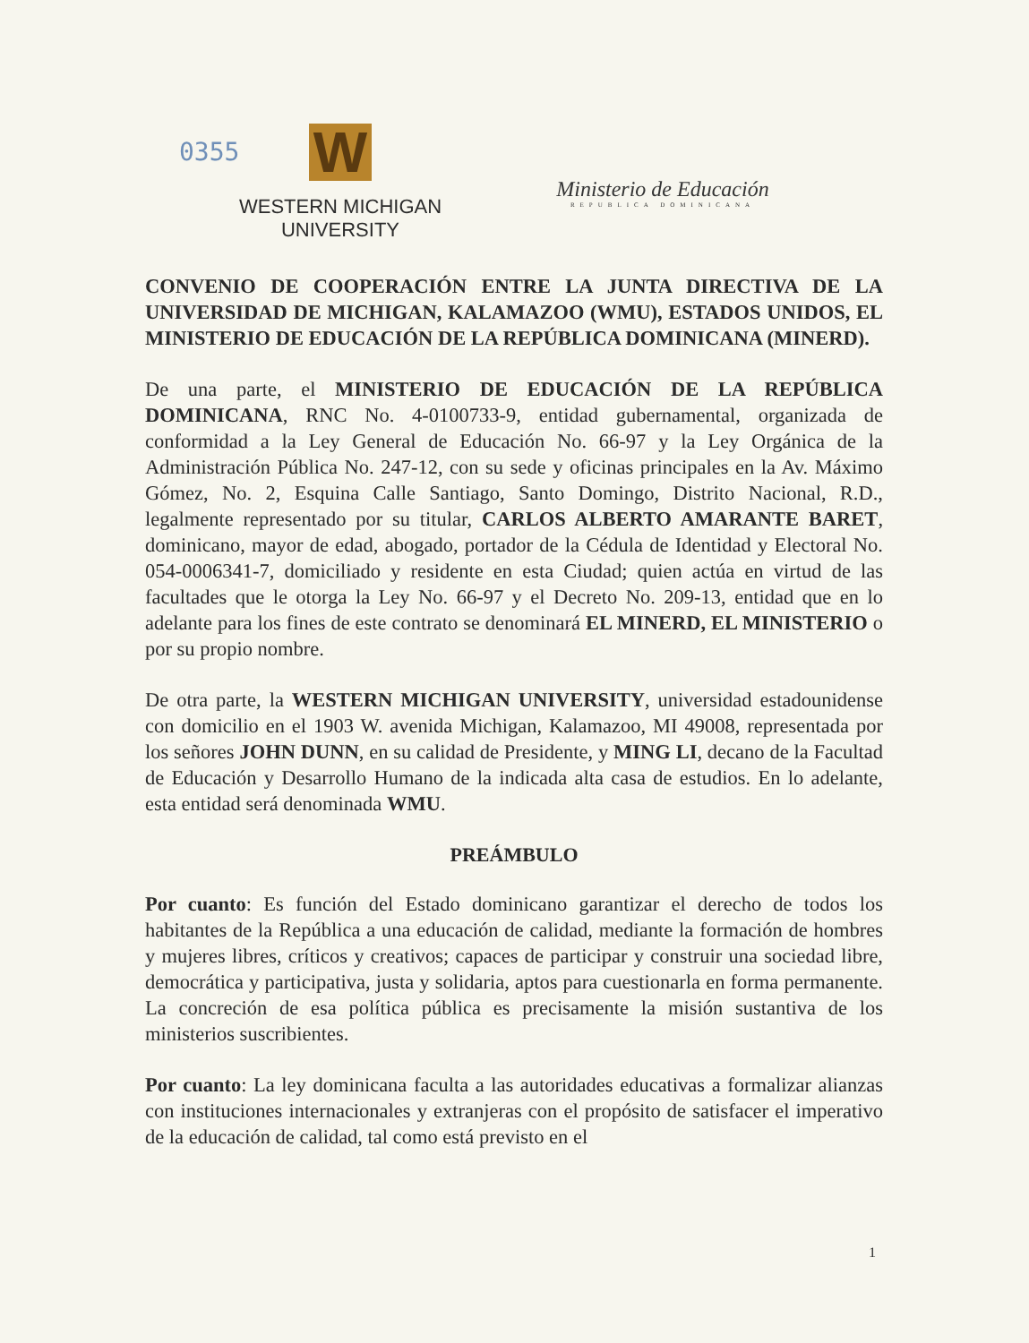0355 W
WESTERN MICHIGAN
UNIVERSITY
Ministerio de Educación
REPUBLICA DOMINICANA
CONVENIO DE COOPERACIÓN ENTRE LA JUNTA DIRECTIVA DE LA UNIVERSIDAD DE MICHIGAN, KALAMAZOO (WMU), ESTADOS UNIDOS, EL MINISTERIO DE EDUCACIÓN DE LA REPÚBLICA DOMINICANA (MINERD).
De una parte, el MINISTERIO DE EDUCACIÓN DE LA REPÚBLICA DOMINICANA, RNC No. 4-0100733-9, entidad gubernamental, organizada de conformidad a la Ley General de Educación No. 66-97 y la Ley Orgánica de la Administración Pública No. 247-12, con su sede y oficinas principales en la Av. Máximo Gómez, No. 2, Esquina Calle Santiago, Santo Domingo, Distrito Nacional, R.D., legalmente representado por su titular, CARLOS ALBERTO AMARANTE BARET, dominicano, mayor de edad, abogado, portador de la Cédula de Identidad y Electoral No. 054-0006341-7, domiciliado y residente en esta Ciudad; quien actúa en virtud de las facultades que le otorga la Ley No. 66-97 y el Decreto No. 209-13, entidad que en lo adelante para los fines de este contrato se denominará EL MINERD, EL MINISTERIO o por su propio nombre.
De otra parte, la WESTERN MICHIGAN UNIVERSITY, universidad estadounidense con domicilio en el 1903 W. avenida Michigan, Kalamazoo, MI 49008, representada por los señores JOHN DUNN, en su calidad de Presidente, y MING LI, decano de la Facultad de Educación y Desarrollo Humano de la indicada alta casa de estudios. En lo adelante, esta entidad será denominada WMU.
PREÁMBULO
Por cuanto: Es función del Estado dominicano garantizar el derecho de todos los habitantes de la República a una educación de calidad, mediante la formación de hombres y mujeres libres, críticos y creativos; capaces de participar y construir una sociedad libre, democrática y participativa, justa y solidaria, aptos para cuestionarla en forma permanente. La concreción de esa política pública es precisamente la misión sustantiva de los ministerios suscribientes.
Por cuanto: La ley dominicana faculta a las autoridades educativas a formalizar alianzas con instituciones internacionales y extranjeras con el propósito de satisfacer el imperativo de la educación de calidad, tal como está previsto en el
1